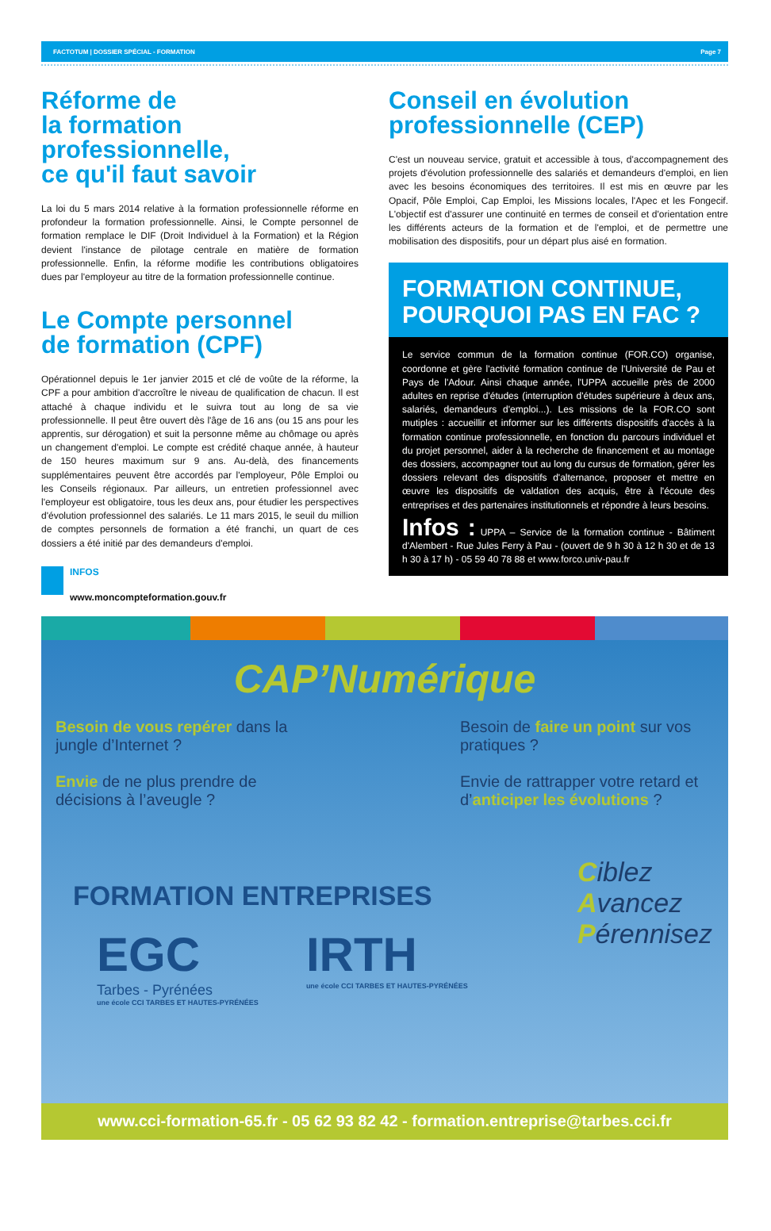FACTOTUM | DOSSIER SPÉCIAL - FORMATION Page 7
Réforme de
la formation professionnelle,
ce qu'il faut savoir
La loi du 5 mars 2014 relative à la formation professionnelle réforme en profondeur la formation professionnelle. Ainsi, le Compte personnel de formation remplace le DIF (Droit Individuel à la Formation) et la Région devient l'instance de pilotage centrale en matière de formation professionnelle. Enfin, la réforme modifie les contributions obligatoires dues par l'employeur au titre de la formation professionnelle continue.
Le Compte personnel
de formation (CPF)
Opérationnel depuis le 1er janvier 2015 et clé de voûte de la réforme, la CPF a pour ambition d'accroître le niveau de qualification de chacun. Il est attaché à chaque individu et le suivra tout au long de sa vie professionnelle. Il peut être ouvert dès l'âge de 16 ans (ou 15 ans pour les apprentis, sur dérogation) et suit la personne même au chômage ou après un changement d'emploi. Le compte est crédité chaque année, à hauteur de 150 heures maximum sur 9 ans. Au-delà, des financements supplémentaires peuvent être accordés par l'employeur, Pôle Emploi ou les Conseils régionaux. Par ailleurs, un entretien professionnel avec l'employeur est obligatoire, tous les deux ans, pour étudier les perspectives d'évolution professionnel des salariés. Le 11 mars 2015, le seuil du million de comptes personnels de formation a été franchi, un quart de ces dossiers a été initié par des demandeurs d'emploi.
INFOS
www.moncompteformation.gouv.fr
Conseil en évolution
professionnelle (CEP)
C'est un nouveau service, gratuit et accessible à tous, d'accompagnement des projets d'évolution professionnelle des salariés et demandeurs d'emploi, en lien avec les besoins économiques des territoires. Il est mis en œuvre par les Opacif, Pôle Emploi, Cap Emploi, les Missions locales, l'Apec et les Fongecif. L'objectif est d'assurer une continuité en termes de conseil et d'orientation entre les différents acteurs de la formation et de l'emploi, et de permettre une mobilisation des dispositifs, pour un départ plus aisé en formation.
FORMATION CONTINUE,
POURQUOI PAS EN FAC ?
Le service commun de la formation continue (FOR.CO) organise, coordonne et gère l'activité formation continue de l'Université de Pau et Pays de l'Adour. Ainsi chaque année, l'UPPA accueille près de 2000 adultes en reprise d'études (interruption d'études supérieure à deux ans, salariés, demandeurs d'emploi...). Les missions de la FOR.CO sont mutiples : accueillir et informer sur les différents dispositifs d'accès à la formation continue professionnelle, en fonction du parcours individuel et du projet personnel, aider à la recherche de financement et au montage des dossiers, accompagner tout au long du cursus de formation, gérer les dossiers relevant des dispositifs d'alternance, proposer et mettre en œuvre les dispositifs de valdation des acquis, être à l'écoute des entreprises et des partenaires institutionnels et répondre à leurs besoins.
Infos : UPPA – Service de la formation continue - Bâtiment d'Alembert - Rue Jules Ferry à Pau - (ouvert de 9 h 30 à 12 h 30 et de 13 h 30 à 17 h) - 05 59 40 78 88 et www.forco.univ-pau.fr
CAP’Numérique
Besoin de vous repérer dans la jungle d’Internet ?
Envie de ne plus prendre de décisions à l’aveugle ?
Besoin de faire un point sur vos pratiques ?
Envie de rattrapper votre retard et d’anticiper les évolutions ?
FORMATION ENTREPRISES
EGC
Tarbes - Pyrénées
une école CCI TARBES ET HAUTES-PYRÉNÉES
IRTH
une école CCI TARBES ET HAUTES-PYRÉNÉES
Ciblez
Avancez
Pérennisez
www.cci-formation-65.fr - 05 62 93 82 42 - formation.entreprise@tarbes.cci.fr